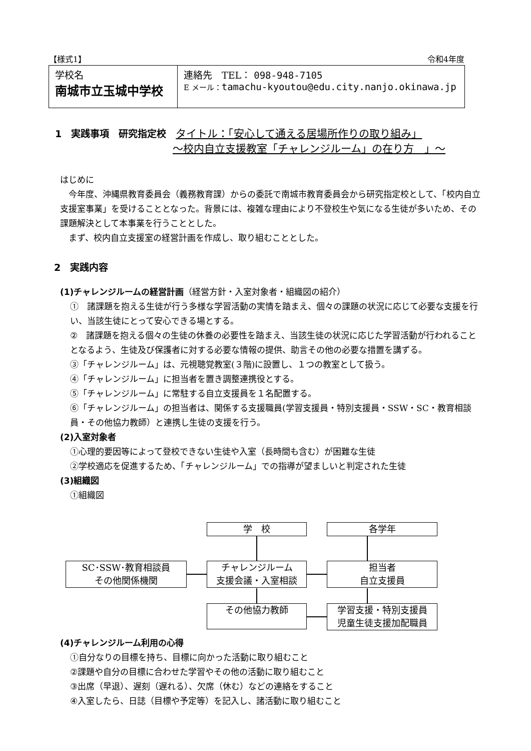【様式1】 令和4年度
| 学校名 南城市立玉城中学校 | 連絡先 TEL： 098-948-7105 E メール： tamachu-kyoutou@edu.city.nanjo.okinawa.jp |
1　実践事項　研究指定校　タイトル：「安心して通える居場所作りの取り組み」
～校内自立支援教室「チャレンジルーム」の在り方　」～
はじめに
　今年度、沖縄県教育委員会（義務教育課）からの委託で南城市教育委員会から研究指定校として、「校内自立支援室事業」を受けることとなった。背景には、複雑な理由により不登校生や気になる生徒が多いため、その課題解決として本事業を行うこととした。
　まず、校内自立支援室の経営計画を作成し、取り組むこととした。
2　実践内容
(1)チャレンジルームの経営計画（経営方針・入室対象者・組織図の紹介）
①　諸課題を抱える生徒が行う多様な学習活動の実情を踏まえ、個々の課題の状況に応じて必要な支援を行い、当該生徒にとって安心できる場とする。
②　諸課題を抱える個々の生徒の休養の必要性を踏まえ、当該生徒の状況に応じた学習活動が行われることとなるよう、生徒及び保護者に対する必要な情報の提供、助言その他の必要な措置を講ずる。
③「チャレンジルーム」は、元視聴覚教室(３階)に設置し、１つの教室として扱う。
④「チャレンジルーム」に担当者を置き調整連携役とする。
⑤「チャレンジルーム」に常駐する自立支援員を１名配置する。
⑥「チャレンジルーム」の担当者は、関係する支援職員(学習支援員・特別支援員・SSW・SC・教育相談員・その他協力教師）と連携し生徒の支援を行う。
(2)入室対象者
①心理的要因等によって登校できない生徒や入室（長時間も含む）が困難な生徒
②学校適応を促進するため、「チャレンジルーム」での指導が望ましいと判定された生徒
(3)組織図
①組織図
学　校 各学年
SC･SSW･教育相談員
その他関係機関
チャレンジルーム
支援会議・入室相談
担当者
自立支援員
その他協力教師
学習支援・特別支援員
児童生徒支援加配職員
(4)チャレンジルーム利用の心得
①自分なりの目標を持ち、目標に向かった活動に取り組むこと
②課題や自分の目標に合わせた学習やその他の活動に取り組むこと
③出席（早退）、遅刻（遅れる）、欠席（休む）などの連絡をすること
④入室したら、日誌（目標や予定等）を記入し、諸活動に取り組むこと